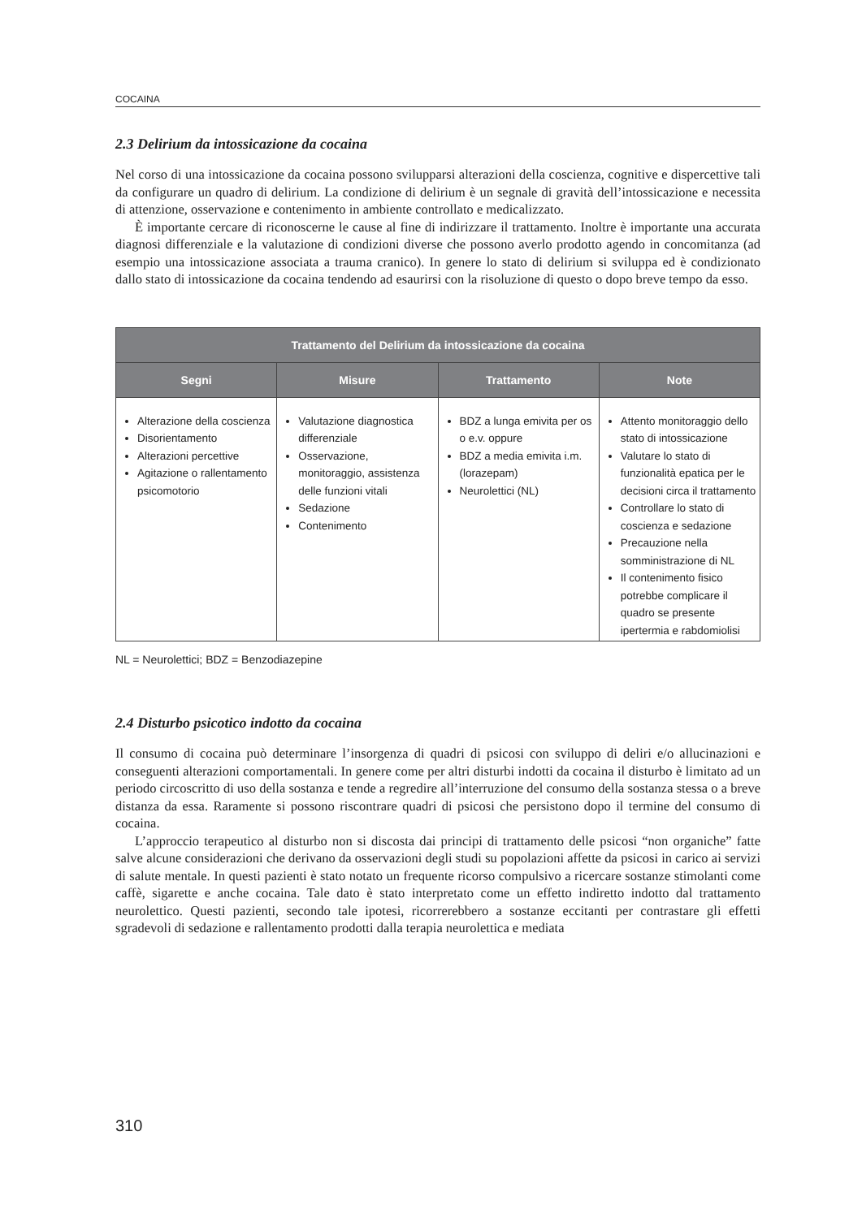COCAINA
2.3 Delirium da intossicazione da cocaina
Nel corso di una intossicazione da cocaina possono svilupparsi alterazioni della coscienza, cognitive e dispercettive tali da configurare un quadro di delirium. La condizione di delirium è un segnale di gravità dell’intossicazione e necessita di attenzione, osservazione e contenimento in ambiente controllato e medicalizzato.
È importante cercare di riconoscerne le cause al fine di indirizzare il trattamento. Inoltre è importante una accurata diagnosi differenziale e la valutazione di condizioni diverse che possono averlo prodotto agendo in concomitanza (ad esempio una intossicazione associata a trauma cranico). In genere lo stato di delirium si sviluppa ed è condizionato dallo stato di intossicazione da cocaina tendendo ad esaurirsi con la risoluzione di questo o dopo breve tempo da esso.
| Trattamento del Delirium da intossicazione da cocaina | | | |
| --- | --- | --- | --- |
| Segni | Misure | Trattamento | Note |
| Alterazione della coscienza Disorientamento Alterazioni percettive Agitazione o rallentamento psicomotorio | Valutazione diagnostica differenziale Osservazione, monitoraggio, assistenza delle funzioni vitali Sedazione Contenimento | BDZ a lunga emivita per os o e.v. oppure BDZ a media emivita i.m. (lorazepam) Neurolettici (NL) | Attento monitoraggio dello stato di intossicazione Valutare lo stato di funzionalità epatica per le decisioni circa il trattamento Controllare lo stato di coscienza e sedazione Precauzione nella somministrazione di NL Il contenimento fisico potrebbe complicare il quadro se presente ipertermia e rabdomiolisi |
NL = Neurolettici; BDZ = Benzodiazepine
2.4 Disturbo psicotico indotto da cocaina
Il consumo di cocaina può determinare l’insorgenza di quadri di psicosi con sviluppo di deliri e/o allucinazioni e conseguenti alterazioni comportamentali. In genere come per altri disturbi indotti da cocaina il disturbo è limitato ad un periodo circoscritto di uso della sostanza e tende a regredire all’interruzione del consumo della sostanza stessa o a breve distanza da essa. Raramente si possono riscontrare quadri di psicosi che persistono dopo il termine del consumo di cocaina.
L’approccio terapeutico al disturbo non si discosta dai principi di trattamento delle psicosi “non organiche” fatte salve alcune considerazioni che derivano da osservazioni degli studi su popolazioni affette da psicosi in carico ai servizi di salute mentale. In questi pazienti è stato notato un frequente ricorso compulsivo a ricercare sostanze stimolanti come caffè, sigarette e anche cocaina. Tale dato è stato interpretato come un effetto indiretto indotto dal trattamento neurolettico. Questi pazienti, secondo tale ipotesi, ricorrerebbero a sostanze eccitanti per contrastare gli effetti sgradevoli di sedazione e rallentamento prodotti dalla terapia neurolettica e mediata
310